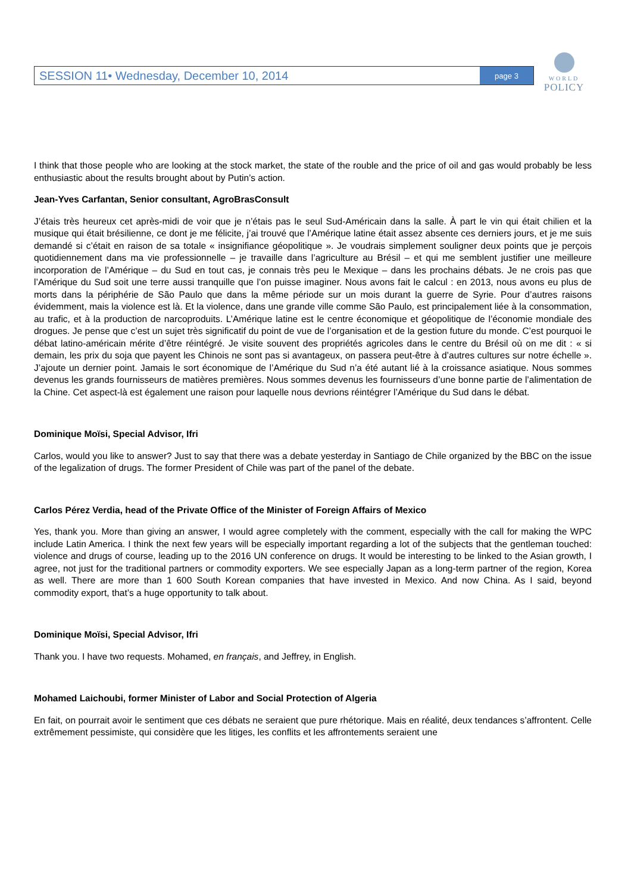SESSION 11• Wednesday, December 10, 2014 page 3
WORLD
POLICY
I think that those people who are looking at the stock market, the state of the rouble and the price of oil and gas would probably be less enthusiastic about the results brought about by Putin’s action.
Jean-Yves Carfantan, Senior consultant, AgroBrasConsult
J’étais très heureux cet après-midi de voir que je n’étais pas le seul Sud-Américain dans la salle. À part le vin qui était chilien et la musique qui était brésilienne, ce dont je me félicite, j’ai trouvé que l’Amérique latine était assez absente ces derniers jours, et je me suis demandé si c’était en raison de sa totale « insignifiance géopolitique ». Je voudrais simplement souligner deux points que je perçois quotidiennement dans ma vie professionnelle – je travaille dans l’agriculture au Brésil – et qui me semblent justifier une meilleure incorporation de l’Amérique – du Sud en tout cas, je connais très peu le Mexique – dans les prochains débats. Je ne crois pas que l’Amérique du Sud soit une terre aussi tranquille que l’on puisse imaginer. Nous avons fait le calcul : en 2013, nous avons eu plus de morts dans la périphérie de São Paulo que dans la même période sur un mois durant la guerre de Syrie. Pour d’autres raisons évidemment, mais la violence est là. Et la violence, dans une grande ville comme São Paulo, est principalement liée à la consommation, au trafic, et à la production de narcoproduits. L’Amérique latine est le centre économique et géopolitique de l’économie mondiale des drogues. Je pense que c’est un sujet très significatif du point de vue de l’organisation et de la gestion future du monde. C’est pourquoi le débat latino-américain mérite d’être réintégré. Je visite souvent des propriétés agricoles dans le centre du Brésil où on me dit : « si demain, les prix du soja que payent les Chinois ne sont pas si avantageux, on passera peut-être à d’autres cultures sur notre échelle ». J’ajoute un dernier point. Jamais le sort économique de l’Amérique du Sud n’a été autant lié à la croissance asiatique. Nous sommes devenus les grands fournisseurs de matières premières. Nous sommes devenus les fournisseurs d’une bonne partie de l’alimentation de la Chine. Cet aspect-là est également une raison pour laquelle nous devrions réintégrer l’Amérique du Sud dans le débat.
Dominique Moïsi, Special Advisor, Ifri
Carlos, would you like to answer? Just to say that there was a debate yesterday in Santiago de Chile organized by the BBC on the issue of the legalization of drugs. The former President of Chile was part of the panel of the debate.
Carlos Pérez Verdia, head of the Private Office of the Minister of Foreign Affairs of Mexico
Yes, thank you. More than giving an answer, I would agree completely with the comment, especially with the call for making the WPC include Latin America. I think the next few years will be especially important regarding a lot of the subjects that the gentleman touched: violence and drugs of course, leading up to the 2016 UN conference on drugs. It would be interesting to be linked to the Asian growth, I agree, not just for the traditional partners or commodity exporters. We see especially Japan as a long-term partner of the region, Korea as well. There are more than 1 600 South Korean companies that have invested in Mexico. And now China. As I said, beyond commodity export, that’s a huge opportunity to talk about.
Dominique Moïsi, Special Advisor, Ifri
Thank you. I have two requests. Mohamed, en français, and Jeffrey, in English.
Mohamed Laichoubi, former Minister of Labor and Social Protection of Algeria
En fait, on pourrait avoir le sentiment que ces débats ne seraient que pure rhétorique. Mais en réalité, deux tendances s’affrontent. Celle extrêmement pessimiste, qui considère que les litiges, les conflits et les affrontements seraient une